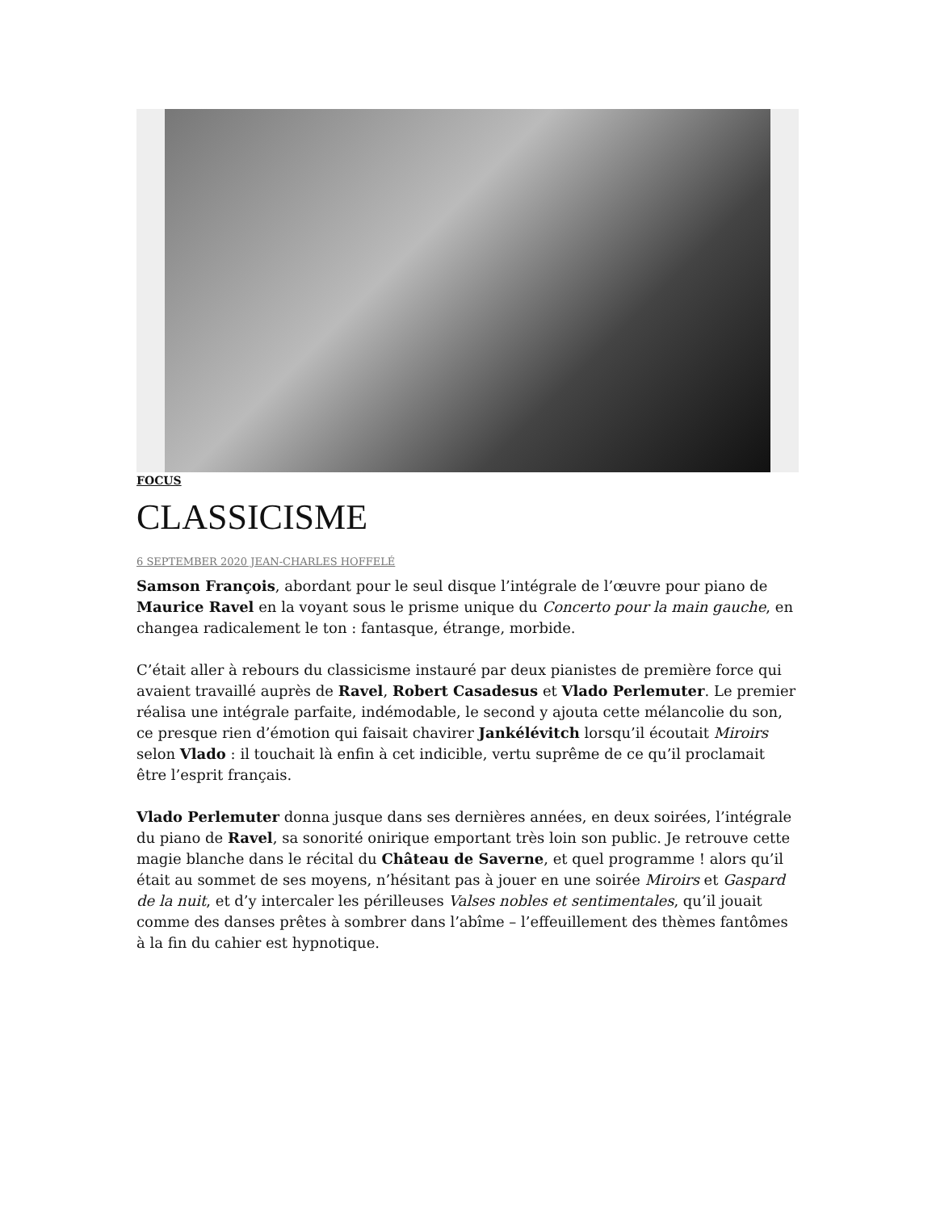FOCUS
CLASSICISME
6 SEPTEMBER 2020 JEAN-CHARLES HOFFELÉ
Samson François, abordant pour le seul disque l’intégrale de l’œuvre pour piano de Maurice Ravel en la voyant sous le prisme unique du Concerto pour la main gauche, en changea radicalement le ton : fantasque, étrange, morbide.
C’était aller à rebours du classicisme instauré par deux pianistes de première force qui avaient travaillé auprès de Ravel, Robert Casadesus et Vlado Perlemuter. Le premier réalisa une intégrale parfaite, indémodable, le second y ajouta cette mélancolie du son, ce presque rien d’émotion qui faisait chavirer Jankélévitch lorsqu’il écoutait Miroirs selon Vlado : il touchait là enfin à cet indicible, vertu suprême de ce qu’il proclamait être l’esprit français.
Vlado Perlemuter donna jusque dans ses dernières années, en deux soirées, l’intégrale du piano de Ravel, sa sonorité onirique emportant très loin son public. Je retrouve cette magie blanche dans le récital du Château de Saverne, et quel programme ! alors qu’il était au sommet de ses moyens, n’hésitant pas à jouer en une soirée Miroirs et Gaspard de la nuit, et d’y intercaler les périlleuses Valses nobles et sentimentales, qu’il jouait comme des danses prêtes à sombrer dans l’abîme – l’effeuillement des thèmes fantômes à la fin du cahier est hypnotique.